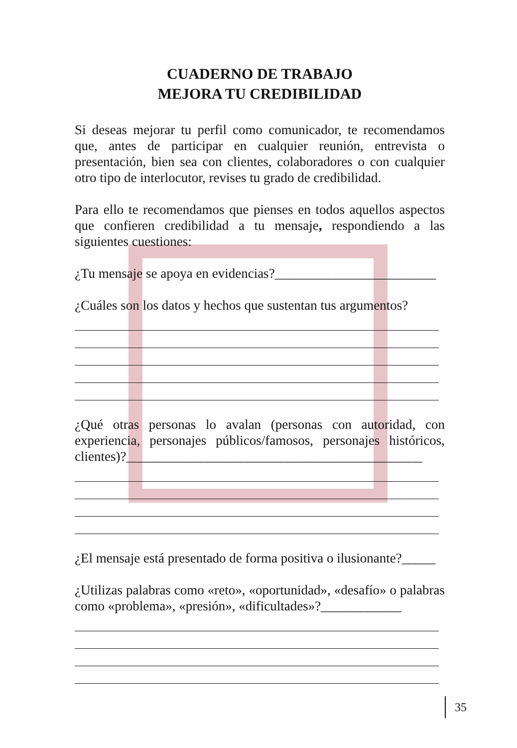CUADERNO DE TRABAJO
MEJORA TU CREDIBILIDAD
Si deseas mejorar tu perfil como comunicador, te recomendamos que, antes de participar en cualquier reunión, entrevista o presentación, bien sea con clientes, colaboradores o con cualquier otro tipo de interlocutor, revises tu grado de credibilidad.
Para ello te recomendamos que pienses en todos aquellos aspectos que confieren credibilidad a tu mensaje, respondiendo a las siguientes cuestiones:
¿Tu mensaje se apoya en evidencias?________________________
¿Cuáles son los datos y hechos que sustentan tus argumentos?
¿Qué otras personas lo avalan (personas con autoridad, con experiencia, personajes públicos/famosos, personajes históricos, clientes)?____________________________________________
¿El mensaje está presentado de forma positiva o ilusionante?_____
¿Utilizas palabras como «reto», «oportunidad», «desafío» o palabras como «problema», «presión», «dificultades»?____________
35